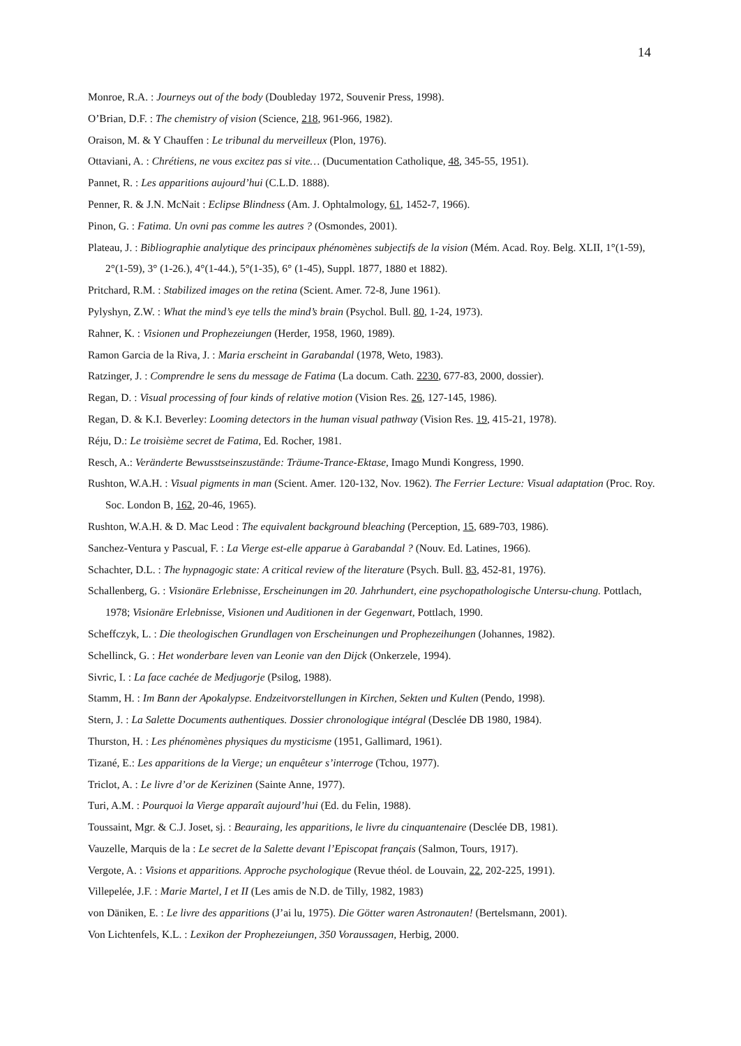14
Monroe, R.A. : Journeys out of the body (Doubleday 1972, Souvenir Press, 1998).
O’Brian, D.F. : The chemistry of vision (Science, 218, 961-966, 1982).
Oraison, M. & Y Chauffen : Le tribunal du merveilleux (Plon, 1976).
Ottaviani, A. : Chrétiens, ne vous excitez pas si vite… (Ducumentation Catholique, 48, 345-55, 1951).
Pannet, R. : Les apparitions aujourd’hui (C.L.D. 1888).
Penner, R. & J.N. McNait : Eclipse Blindness (Am. J. Ophtalmology, 61, 1452-7, 1966).
Pinon, G. : Fatima. Un ovni pas comme les autres ? (Osmondes, 2001).
Plateau, J. : Bibliographie analytique des principaux phénomènes subjectifs de la vision (Mém. Acad. Roy. Belg. XLII, 1°(1-59), 2°(1-59), 3° (1-26.), 4°(1-44.), 5°(1-35), 6° (1-45), Suppl. 1877, 1880 et 1882).
Pritchard, R.M. : Stabilized images on the retina (Scient. Amer. 72-8, June 1961).
Pylyshyn, Z.W. : What the mind’s eye tells the mind’s brain (Psychol. Bull. 80, 1-24, 1973).
Rahner, K. : Visionen und Prophezeiungen (Herder, 1958, 1960, 1989).
Ramon Garcia de la Riva, J. : Maria erscheint in Garabandal (1978, Weto, 1983).
Ratzinger, J. : Comprendre le sens du message de Fatima (La docum. Cath. 2230, 677-83, 2000, dossier).
Regan, D. : Visual processing of four kinds of relative motion (Vision Res. 26, 127-145, 1986).
Regan, D. & K.I. Beverley: Looming detectors in the human visual pathway (Vision Res. 19, 415-21, 1978).
Réju, D.: Le troisième secret de Fatima, Ed. Rocher, 1981.
Resch, A.: Veränderte Bewusstseinszustände: Träume-Trance-Ektase, Imago Mundi Kongress, 1990.
Rushton, W.A.H. : Visual pigments in man (Scient. Amer. 120-132, Nov. 1962). The Ferrier Lecture: Visual adaptation (Proc. Roy. Soc. London B, 162, 20-46, 1965).
Rushton, W.A.H. & D. Mac Leod : The equivalent background bleaching (Perception, 15, 689-703, 1986).
Sanchez-Ventura y Pascual, F. : La Vierge est-elle apparue à Garabandal ? (Nouv. Ed. Latines, 1966).
Schachter, D.L. : The hypnagogic state: A critical review of the literature (Psych. Bull. 83, 452-81, 1976).
Schallenberg, G. : Visionäre Erlebnisse, Erscheinungen im 20. Jahrhundert, eine psychopathologische Untersu-chung. Pottlach, 1978; Visionäre Erlebnisse, Visionen und Auditionen in der Gegenwart, Pottlach, 1990.
Scheffczyk, L. : Die theologischen Grundlagen von Erscheinungen und Prophezeihungen (Johannes, 1982).
Schellinck, G. : Het wonderbare leven van Leonie van den Dijck (Onkerzele, 1994).
Sivric, I. : La face cachée de Medjugorje (Psilog, 1988).
Stamm, H. : Im Bann der Apokalypse. Endzeitvorstellungen in Kirchen, Sekten und Kulten (Pendo, 1998).
Stern, J. : La Salette Documents authentiques. Dossier chronologique intégral (Desclée DB 1980, 1984).
Thurston, H. : Les phénomènes physiques du mysticisme (1951, Gallimard, 1961).
Tizané, E.: Les apparitions de la Vierge; un enquêteur s’interroge (Tchou, 1977).
Triclot, A. : Le livre d’or de Kerizinen (Sainte Anne, 1977).
Turi, A.M. : Pourquoi la Vierge apparaît aujourd’hui (Ed. du Felin, 1988).
Toussaint, Mgr. & C.J. Joset, sj. : Beauraing, les apparitions, le livre du cinquantenaire (Desclée DB, 1981).
Vauzelle, Marquis de la : Le secret de la Salette devant l’Episcopat français (Salmon, Tours, 1917).
Vergote, A. : Visions et apparitions. Approche psychologique (Revue théol. de Louvain, 22, 202-225, 1991).
Villepelée, J.F. : Marie Martel, I et II (Les amis de N.D. de Tilly, 1982, 1983)
von Däniken, E. : Le livre des apparitions (J’ai lu, 1975). Die Götter waren Astronauten! (Bertelsmann, 2001).
Von Lichtenfels, K.L. : Lexikon der Prophezeiungen, 350 Voraussagen, Herbig, 2000.